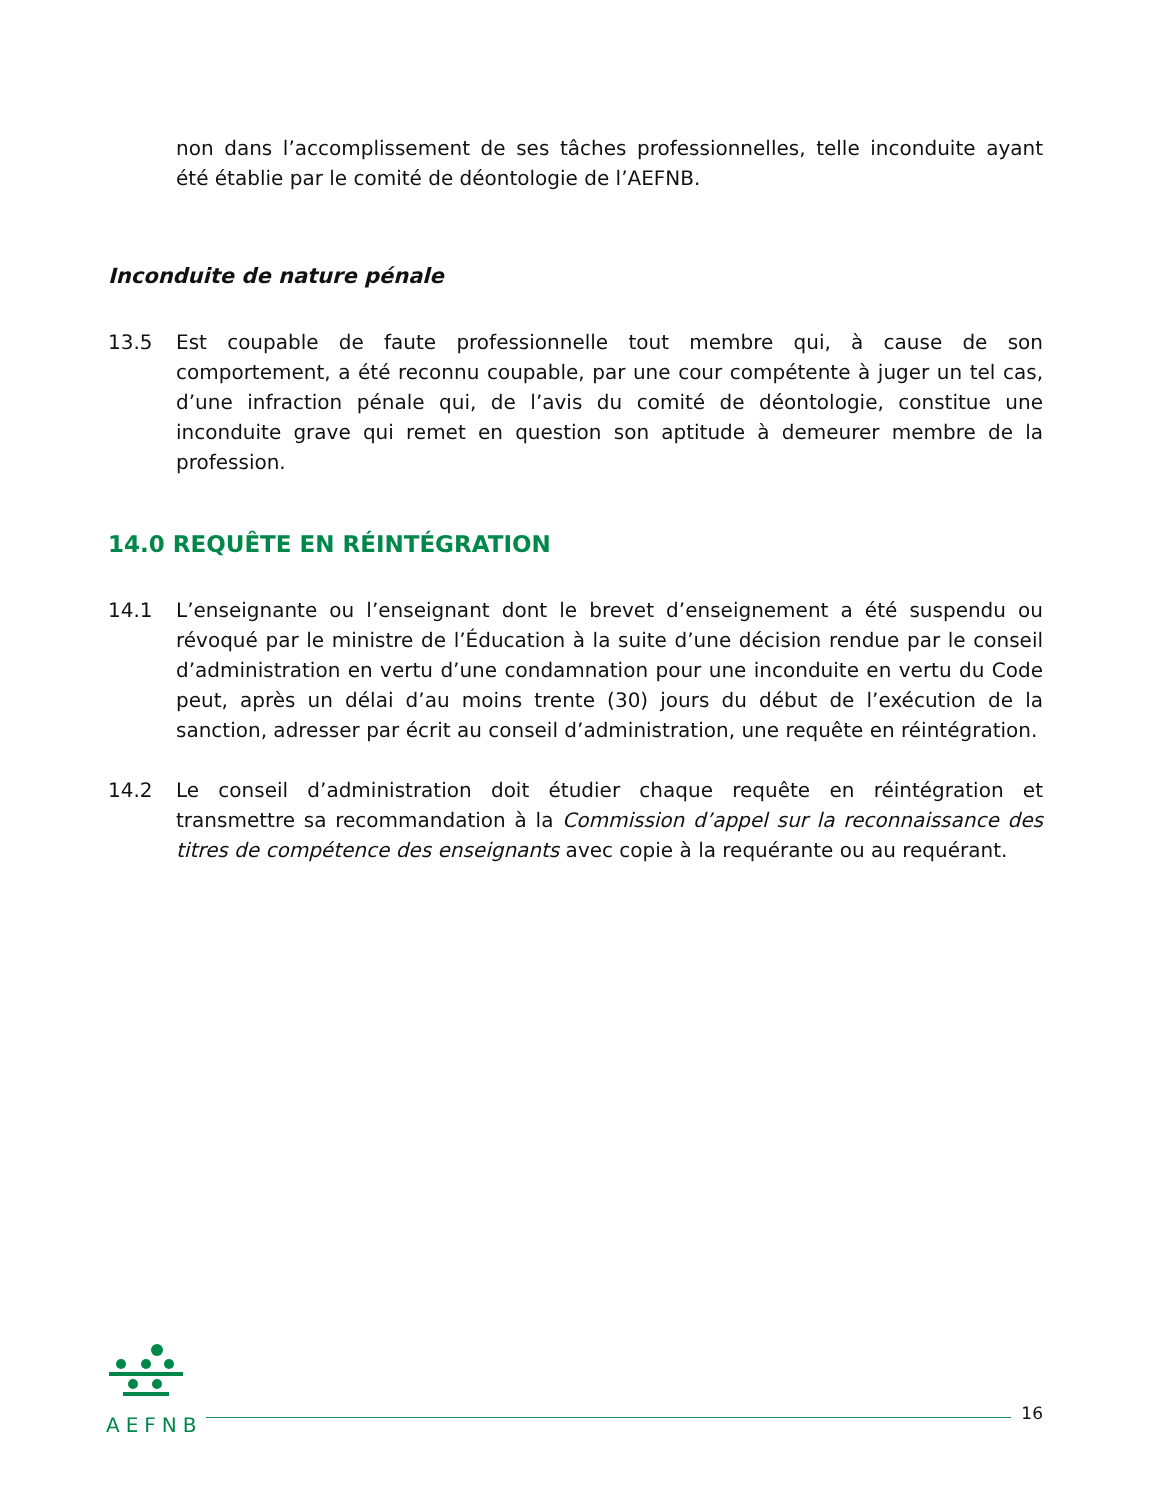non dans l’accomplissement de ses tâches professionnelles, telle inconduite ayant été établie par le comité de déontologie de l’AEFNB.
Inconduite de nature pénale
13.5 Est coupable de faute professionnelle tout membre qui, à cause de son comportement, a été reconnu coupable, par une cour compétente à juger un tel cas, d’une infraction pénale qui, de l’avis du comité de déontologie, constitue une inconduite grave qui remet en question son aptitude à demeurer membre de la profession.
14.0 REQUÊTE EN RÉINTÉGRATION
14.1 L’enseignante ou l’enseignant dont le brevet d’enseignement a été suspendu ou révoqué par le ministre de l’Éducation à la suite d’une décision rendue par le conseil d’administration en vertu d’une condamnation pour une inconduite en vertu du Code peut, après un délai d’au moins trente (30) jours du début de l’exécution de la sanction, adresser par écrit au conseil d’administration, une requête en réintégration.
14.2 Le conseil d’administration doit étudier chaque requête en réintégration et transmettre sa recommandation à la Commission d’appel sur la reconnaissance des titres de compétence des enseignants avec copie à la requérante ou au requérant.
AEFNB
16